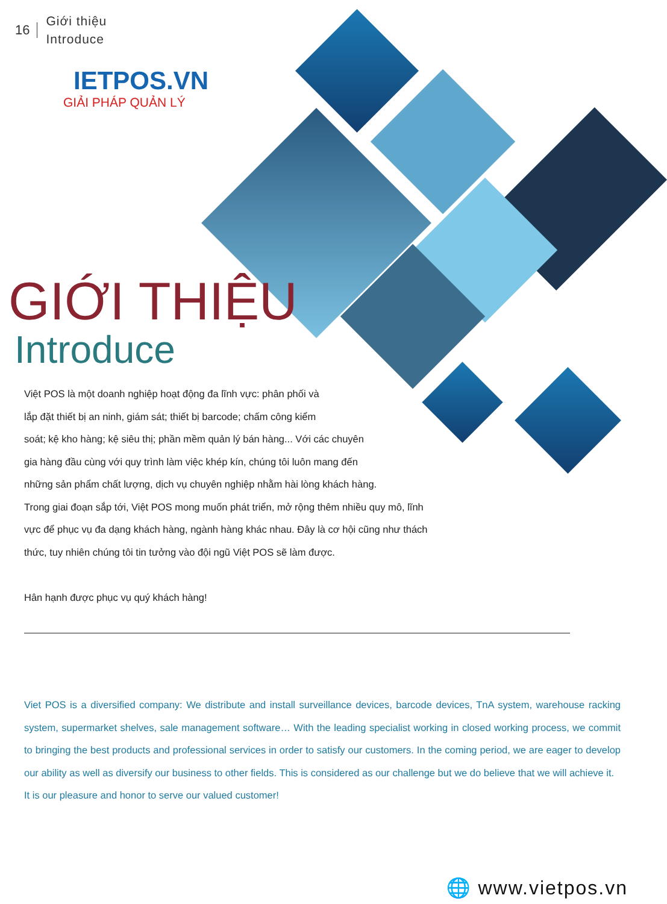16
Giới thiệu
Introduce
IETPOS.VN
GIẢI PHÁP QUẢN LÝ
GIỚI THIỆU
Introduce
Việt POS là một doanh nghiệp hoạt động đa lĩnh vực: phân phối và
lắp đặt thiết bị an ninh, giám sát; thiết bị barcode; chấm công kiểm
soát; kệ kho hàng; kệ siêu thị; phần mềm quản lý bán hàng... Với các chuyên
gia hàng đầu cùng với quy trình làm việc khép kín, chúng tôi luôn mang đến
những sản phẩm chất lượng, dịch vụ chuyên nghiệp nhằm hài lòng khách hàng.
Trong giai đoạn sắp tới, Việt POS mong muốn phát triển, mở rộng thêm nhiều quy mô, lĩnh
vực để phục vụ đa dạng khách hàng, ngành hàng khác nhau. Đây là cơ hội cũng như thách
thức, tuy nhiên chúng tôi tin tưởng vào đội ngũ Việt POS sẽ làm được.
Hân hạnh được phục vụ quý khách hàng!
Viet POS is a diversified company: We distribute and install surveillance devices, barcode devices, TnA system, warehouse racking system, supermarket shelves, sale management software… With the leading specialist working in closed working process, we commit to bringing the best products and professional services in order to satisfy our customers. In the coming period, we are eager to develop our ability as well as diversify our business to other fields. This is considered as our challenge but we do believe that we will achieve it.
It is our pleasure and honor to serve our valued customer!
🌐 www.vietpos.vn